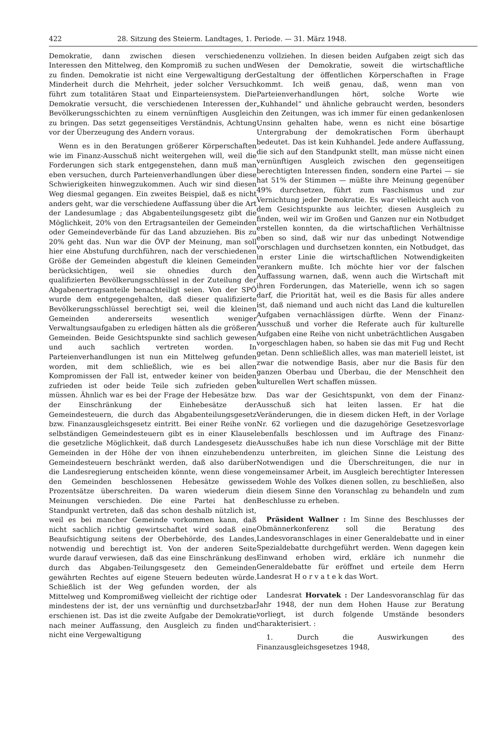422 28. Sitzung des Steierm. Landtages, 1. Periode. — 31. März 1948.
Demokratie, dann zwischen diesen verschiedenen Interessen den Mittelweg, den Kompromiß zu suchen und zu finden. Demokratie ist nicht eine Vergewaltigung der Minderheit durch die Mehrheit, jeder solcher Versuch führt zum totalitären Staat und Einparteiensystem. Die Demokratie versucht, die verschiedenen Interessen der Bevölkerungsschichten zu einem vernünftigen Ausgleich zu bringen. Das setzt gegenseitiges Verständnis, Achtung vor der Überzeugung des Andern voraus.
Wenn es in den Beratungen größerer Körperschaften wie im Finanz-Ausschuß nicht weitergehen will, weil die Forderungen sich stark entgegenstehen, dann muß man eben versuchen, durch Parteienverhandlungen über diese Schwierigkeiten hinwegzukommen. Auch wir sind diesen Weg diesmal gegangen. Ein zweites Beispiel, daß es nicht anders geht, war die verschiedene Auffassung über die Art der Landesumlage ; das Abgabenteilungsgesetz gibt die Möglichkeit, 20% von den Ertragsanteilen der Gemeinden oder Gemeindeverbände für das Land abzuziehen. Bis zu 20% geht das. Nun war die ÖVP der Meinung, man soll hier eine Abstufung durchführen, nach der verschiedenen Größe der Gemeinden abgestuft die kleinen Gemeinden berücksichtigen, weil sie ohnedies durch den qualifizierten Bevölkerungsschlüssel in der Zuteilung der Abgabenertragsanteile benachteiligt seien. Von der SPÖ wurde dem entgegengehalten, daß dieser qualifizierte Bevölkerungsschlüssel berechtigt sei, weil die kleinen Gemeinden andererseits wesentlich weniger Verwaltungsaufgaben zu erledigen hätten als die größeren Gemeinden. Beide Gesichtspunkte sind sachlich gewesen und auch sachlich vertreten worden. In Parteienverhandlungen ist nun ein Mittelweg gefunden worden, mit dem schließlich, wie es bei allen Kompromissen der Fall ist, entweder keiner von beiden zufrieden ist oder beide Teile sich zufrieden geben müssen. Ähnlich war es bei der Frage der Hebesätze bzw. der Einschränkung der Einhebesätze der Gemeindesteuern, die durch das Abgabenteilungsgesetz bzw. Finanzausgleichsgesetz eintritt. Bei einer Reihe von selbständigen Gemeindesteuern gibt es in einer Klausel die gesetzliche Möglichkeit, daß durch Landesgesetz die Gemeinden in der Höhe der von ihnen einzuhebenden Gemeindesteuern beschränkt werden, daß also darüber die Landesregierung entscheiden könnte, wenn diese von den Gemeinden beschlossenen Hebesätze gewisse Prozentsätze überschreiten. Da waren wiederum die Meinungen verschieden. Die eine Partei hat den Standpunkt vertreten, daß das schon deshalb nützlich ist, weil es bei mancher Gemeinde vorkommen kann, daß nicht sachlich richtig gewirtschaftet wird sodaß eine Beaufsichtigung seitens der Oberbehörde, des Landes, notwendig und berechtigt ist. Von der anderen Seite wurde darauf verwiesen, daß das eine Einschränkung des durch das Abgaben-Teilungsgesetz den Gemeinden gewährten Rechtes auf eigene Steuern bedeuten würde. Schießlich ist der Weg gefunden worden, der als Mittelweg und Kompromißweg vielleicht der richtige oder mindestens der ist, der uns vernünftig und durchsetzbar erschienen ist. Das ist die zweite Aufgabe der Demokratie nach meiner Auffassung, den Ausgleich zu finden und nicht eine Vergewaltigung
zu vollziehen. In diesen beiden Aufgaben zeigt sich das Wesen der Demokratie, soweit die wirtschaftliche Gestaltung der öffentlichen Körperschaften in Frage kommt. Ich weiß genau, daß, wenn man von Parteienverhandlungen hört, solche Worte wie „Kuhhandel“ und ähnliche gebraucht werden, besonders in den Zeitungen, was ich immer für einen gedankenlosen Unsinn gehalten habe, wenn es nicht eine bösartige Untergrabung der demokratischen Form überhaupt bedeutet. Das ist kein Kuhhandel. Jede andere Auffassung, die sich auf den Standpunkt stellt, man müsse nicht einen vernünftigen Ausgleich zwischen den gegenseitigen berechtigten Interessen finden, sondern eine Partei — sie hat 51% der Stimmen — müßte ihre Meinung gegenüber 49% durchsetzen, führt zum Faschismus und zur Vernichtung jeder Demokratie. Es war vielleicht auch von dem Gesichtspunkte aus leichter, diesen Ausgleich zu finden, weil wir im Großen und Ganzen nur ein Notbudget erstellen konnten, da die wirtschaftlichen Verhältnisse eben so sind, daß wir nur das unbedingt Notwendige vorschlagen und durchsetzen konnten, ein Notbudget, das in erster Linie die wirtschaftlichen Notwendigkeiten verankern mußte. Ich möchte hier vor der falschen Auffassung warnen, daß, wenn auch die Wirtschaft mit ihren Forderungen, das Materielle, wenn ich so sagen darf, die Priorität hat, weil es die Basis für alles andere ist, daß niemand und auch nicht das Land die kulturellen Aufgaben vernachlässigen dürfte. Wenn der Finanz-Ausschuß und vorher die Referate auch für kulturelle Aufgaben eine Reihe von nicht unbeträchtlichen Ausgaben vorgeschlagen haben, so haben sie das mit Fug und Recht getan. Denn schließlich alles, was man materiell leistet, ist zwar die notwendige Basis, aber nur die Basis für den ganzen Oberbau und Überbau, die der Menschheit den kulturellen Wert schaffen müssen.
Das war der Gesichtspunkt, von dem der Finanz-Ausschuß sich hat leiten lassen. Er hat die Veränderungen, die in diesem dicken Heft, in der Vorlage Nr. 62 vorliegen und die dazugehörige Gesetzesvorlage ebenfalls beschlossen und im Auftrage des Finanz-Ausschußes habe ich nun diese Vorschläge mit der Bitte zu unterbreiten, im gleichen Sinne die Leistung des Notwendigen und die Überschreitungen, die nur in gemeinsamer Arbeit, im Ausgleich berechtigter Interessen dem Wohle des Volkes dienen sollen, zu beschließen, also in diesem Sinne den Voranschlag zu behandeln und zum Beschlusse zu erheben.
Präsident Wallner : Im Sinne des Beschlusses der Obmännerkonferenz soll die Beratung des Landesvoranschlages in einer Generaldebatte und in einer Spezialdebatte durchgeführt werden. Wenn dagegen kein Einwand erhoben wird, erkläre ich nunmehr die Generaldebatte für eröffnet und erteile dem Herrn Landesrat H o r v a t e k das Wort.
Landesrat Horvatek : Der Landesvoranschlag für das Jahr 1948, der nun dem Hohen Hause zur Beratung vorliegt, ist durch folgende Umstände besonders charakterisiert. :
1. Durch die Auswirkungen des Finanzausgleichsgesetzes 1948,